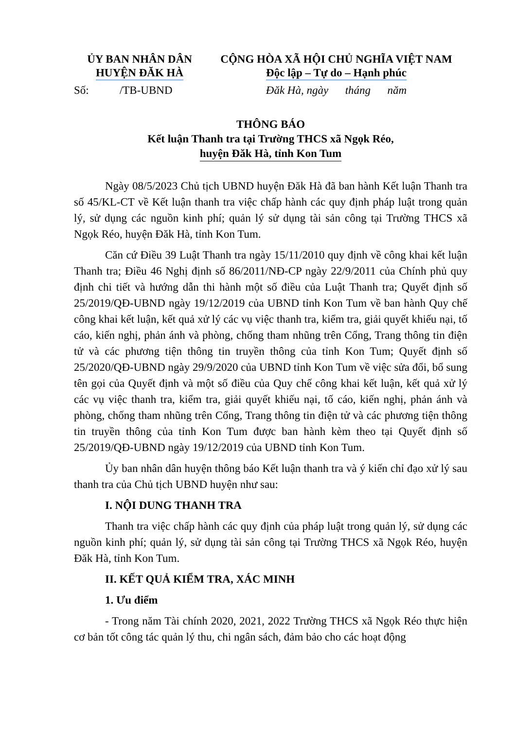ỦY BAN NHÂN DÂN
HUYỆN ĐĂK HÀ
CỘNG HÒA XÃ HỘI CHỦ NGHĨA VIỆT NAM
Độc lập – Tự do – Hạnh phúc
Số: /TB-UBND
Đăk Hà, ngày tháng năm
THÔNG BÁO
Kết luận Thanh tra tại Trường THCS xã Ngọk Réo,
huyện Đăk Hà, tỉnh Kon Tum
Ngày 08/5/2023 Chủ tịch UBND huyện Đăk Hà đã ban hành Kết luận Thanh tra số 45/KL-CT về Kết luận thanh tra việc chấp hành các quy định pháp luật trong quản lý, sử dụng các nguồn kinh phí; quản lý sử dụng tài sản công tại Trường THCS xã Ngọk Réo, huyện Đăk Hà, tỉnh Kon Tum.
Căn cứ Điều 39 Luật Thanh tra ngày 15/11/2010 quy định về công khai kết luận Thanh tra; Điều 46 Nghị định số 86/2011/NĐ-CP ngày 22/9/2011 của Chính phủ quy định chi tiết và hướng dẫn thi hành một số điều của Luật Thanh tra; Quyết định số 25/2019/QĐ-UBND ngày 19/12/2019 của UBND tỉnh Kon Tum về ban hành Quy chế công khai kết luận, kết quả xử lý các vụ việc thanh tra, kiểm tra, giải quyết khiếu nại, tố cáo, kiến nghị, phản ánh và phòng, chống tham nhũng trên Cổng, Trang thông tin điện tử và các phương tiện thông tin truyền thông của tỉnh Kon Tum; Quyết định số 25/2020/QĐ-UBND ngày 29/9/2020 của UBND tỉnh Kon Tum về việc sửa đổi, bổ sung tên gọi của Quyết định và một số điều của Quy chế công khai kết luận, kết quả xử lý các vụ việc thanh tra, kiểm tra, giải quyết khiếu nại, tố cáo, kiến nghị, phản ánh và phòng, chống tham nhũng trên Cổng, Trang thông tin điện tử và các phương tiện thông tin truyền thông của tỉnh Kon Tum được ban hành kèm theo tại Quyết định số 25/2019/QĐ-UBND ngày 19/12/2019 của UBND tỉnh Kon Tum.
Ủy ban nhân dân huyện thông báo Kết luận thanh tra và ý kiến chỉ đạo xử lý sau thanh tra của Chủ tịch UBND huyện như sau:
I. NỘI DUNG THANH TRA
Thanh tra việc chấp hành các quy định của pháp luật trong quản lý, sử dụng các nguồn kinh phí; quản lý, sử dụng tài sản công tại Trường THCS xã Ngọk Réo, huyện Đăk Hà, tỉnh Kon Tum.
II. KẾT QUẢ KIỂM TRA, XÁC MINH
1. Ưu điểm
- Trong năm Tài chính 2020, 2021, 2022 Trường THCS xã Ngọk Réo thực hiện cơ bản tốt công tác quản lý thu, chi ngân sách, đảm bảo cho các hoạt động